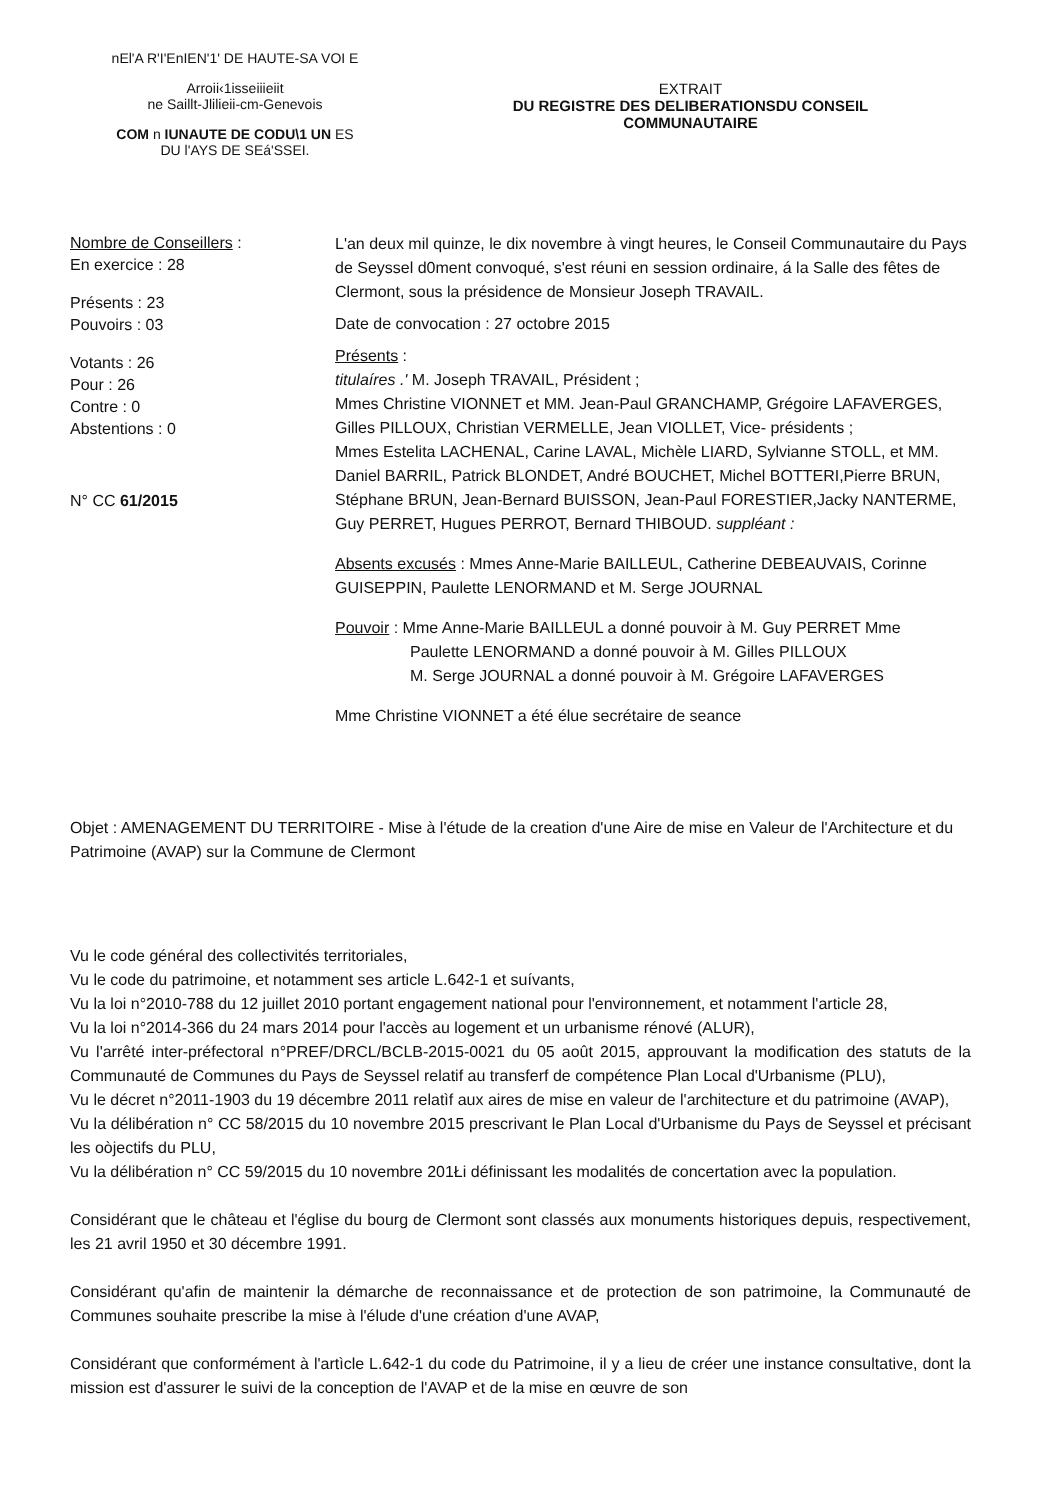nEl'A R'I'EnIEN'1' DE HAUTE-SA VOI E
Arroii‹1isseiiieiit
ne Saillt-Jlilieii-cm-Genevois
COM n IUNAUTE DE CODU\1 UN ES
DU l'AYS DE SEá'SSEI.
EXTRAIT
DU REGISTRE DES DELIBERATIONSDU CONSEIL
COMMUNAUTAIRE
Nombre de Conseillers :
En exercice : 28
Présents : 23
Pouvoirs : 03
Votants : 26
Pour : 26
Contre : 0
Abstentions : 0
N° CC 61/2015
L'an deux mil quinze, le dix novembre à vingt heures, le Conseil Communautaire du Pays de Seyssel d0ment convoqué, s'est réuni en session ordinaire, á la Salle des fêtes de Clermont, sous la présidence de Monsieur Joseph TRAVAIL.
Date de convocation : 27 octobre 2015
Présents :
titulaíres .' M. Joseph TRAVAIL, Président ;
Mmes Christine VIONNET et MM. Jean-Paul GRANCHAMP, Grégoire LAFAVERGES, Gilles PILLOUX, Christian VERMELLE, Jean VIOLLET, Vice- présidents ;
Mmes Estelita LACHENAL, Carine LAVAL, Michèle LIARD, Sylvianne STOLL, et MM. Daniel BARRIL, Patrick BLONDET, André BOUCHET, Michel BOTTERI,Pierre BRUN, Stéphane BRUN, Jean-Bernard BUISSON, Jean-Paul FORESTIER,Jacky NANTERME, Guy PERRET, Hugues PERROT, Bernard THIBOUD. suppléant :
Absents excusés : Mmes Anne-Marie BAILLEUL, Catherine DEBEAUVAIS, Corinne GUISEPPIN, Paulette LENORMAND et M. Serge JOURNAL
Pouvoir : Mme Anne-Marie BAILLEUL a donné pouvoir à M. Guy PERRET Mme
Paulette LENORMAND a donné pouvoir à M. Gilles PILLOUX
M. Serge JOURNAL a donné pouvoir à M. Grégoire LAFAVERGES
Mme Christine VIONNET a été élue secrétaire de seance
Objet : AMENAGEMENT DU TERRITOIRE - Mise à l'étude de la creation d'une Aire de mise en Valeur de l'Architecture et du Patrimoine (AVAP) sur la Commune de Clermont
Vu le code général des collectivités territoriales,
Vu le code du patrimoine, et notamment ses article L.642-1 et suívants,
Vu la loi n°2010-788 du 12 juillet 2010 portant engagement national pour l'environnement, et notamment l'article 28,
Vu la loi n°2014-366 du 24 mars 2014 pour l'accès au logement et un urbanisme rénové (ALUR),
Vu l'arrêté inter-préfectoral n°PREF/DRCL/BCLB-2015-0021 du 05 août 2015, approuvant la modification des statuts de la Communauté de Communes du Pays de Seyssel relatif au transferf de compétence Plan Local d'Urbanisme (PLU),
Vu le décret n°2011-1903 du 19 décembre 2011 relatìf aux aires de mise en valeur de l'architecture et du patrimoine (AVAP),
Vu la délibération n° CC 58/2015 du 10 novembre 2015 prescrivant le Plan Local d'Urbanisme du Pays de Seyssel et précisant les oòjectifs du PLU,
Vu la délibération n° CC 59/2015 du 10 novembre 201Łi définissant les modalités de concertation avec la population.
Considérant que le château et l'église du bourg de Clermont sont classés aux monuments historiques depuis, respectivement, les 21 avril 1950 et 30 décembre 1991.
Considérant qu'afin de maintenir la démarche de reconnaissance et de protection de son patrimoine, la Communauté de Communes souhaite prescribe la mise à l'élude d'une création d'une AVAP,
Considérant que conformément à l'artìcle L.642-1 du code du Patrimoine, il y a lieu de créer une instance consultative, dont la mission est d'assurer le suivi de la conception de l'AVAP et de la mise en œuvre de son